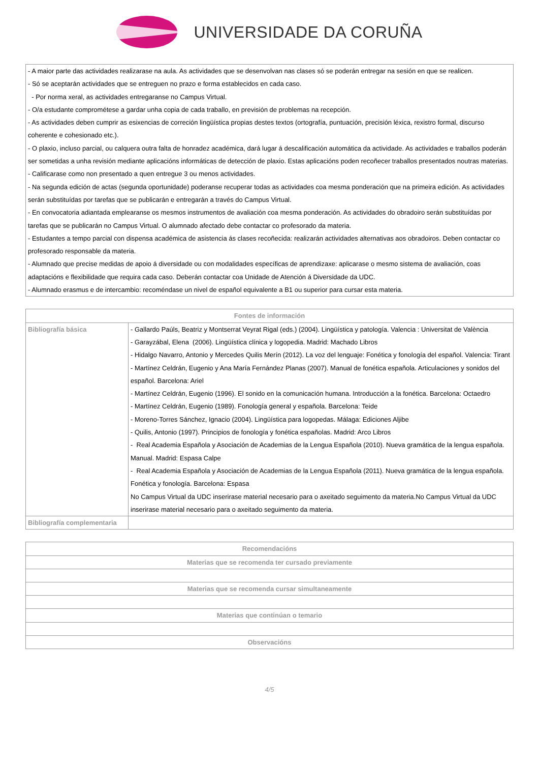UNIVERSIDADE DA CORUÑA
- A maior parte das actividades realizarase na aula. As actividades que se desenvolvan nas clases só se poderán entregar na sesión en que se realicen.
- Só se aceptarán actividades que se entreguen no prazo e forma establecidos en cada caso.
- Por norma xeral, as actividades entregaranse no Campus Virtual.
- O/a estudante comprométese a gardar unha copia de cada traballo, en previsión de problemas na recepción.
- As actividades deben cumprir as esixencias de correción lingüística propias destes textos (ortografía, puntuación, precisión léxica, rexistro formal, discurso coherente e cohesionado etc.).
- O plaxio, incluso parcial, ou calquera outra falta de honradez académica, dará lugar á descalificación automática da actividade. As actividades e traballos poderán ser sometidas a unha revisión mediante aplicacións informáticas de detección de plaxio. Estas aplicacións poden recoñecer traballos presentados noutras materias.
- Calificarase como non presentado a quen entregue 3 ou menos actividades.
- Na segunda edición de actas (segunda oportunidade) poderanse recuperar todas as actividades coa mesma ponderación que na primeira edición. As actividades serán substituídas por tarefas que se publicarán e entregarán a través do Campus Virtual.
- En convocatoria adiantada emplearanse os mesmos instrumentos de avaliación coa mesma ponderación. As actividades do obradoiro serán substituídas por tarefas que se publicarán no Campus Virtual. O alumnado afectado debe contactar co profesorado da materia.
- Estudantes a tempo parcial con dispensa académica de asistencia ás clases recoñecida: realizarán actividades alternativas aos obradoiros. Deben contactar co profesorado responsable da materia.
- Alumnado que precise medidas de apoio á diversidade ou con modalidades específicas de aprendizaxe: aplicarase o mesmo sistema de avaliación, coas adaptacións e flexibilidade que requira cada caso. Deberán contactar coa Unidade de Atención á Diversidade da UDC.
- Alumnado erasmus e de intercambio: recoméndase un nivel de español equivalente a B1 ou superior para cursar esta materia.
| Fontes de información | |
| --- | --- |
| Bibliografía básica | - Gallardo Paúls, Beatriz y Montserrat Veyrat Rigal (eds.) (2004). Lingüística y patología. Valencia : Universitat de València - Garayzábal, Elena (2006). Lingüística clínica y logopedia. Madrid: Machado Libros - Hidalgo Navarro, Antonio y Mercedes Quilis Merín (2012). La voz del lenguaje: Fonética y fonología del español. Valencia: Tirant - Martínez Celdrán, Eugenio y Ana María Fernández Planas (2007). Manual de fonética española. Articulaciones y sonidos del español. Barcelona: Ariel - Martínez Celdrán, Eugenio (1996). El sonido en la comunicación humana. Introducción a la fonética. Barcelona: Octaedro - Martínez Celdrán, Eugenio (1989). Fonología general y española. Barcelona: Teide - Moreno-Torres Sánchez, Ignacio (2004). Lingüística para logopedas. Málaga: Ediciones Aljibe - Quilis, Antonio (1997). Principios de fonología y fonética españolas. Madrid: Arco Libros - Real Academia Española y Asociación de Academias de la Lengua Española (2010). Nueva gramática de la lengua española. Manual. Madrid: Espasa Calpe - Real Academia Española y Asociación de Academias de la Lengua Española (2011). Nueva gramática de la lengua española. Fonética y fonología. Barcelona: Espasa No Campus Virtual da UDC inserirase material necesario para o axeitado seguimento da materia.No Campus Virtual da UDC inserirase material necesario para o axeitado seguimento da materia. |
| Bibliografía complementaria | |
| Recomendacións |
| --- |
| Materias que se recomenda ter cursado previamente |
| Materias que se recomenda cursar simultaneamente |
| Materias que continúan o temario |
| Observacións |
4/5